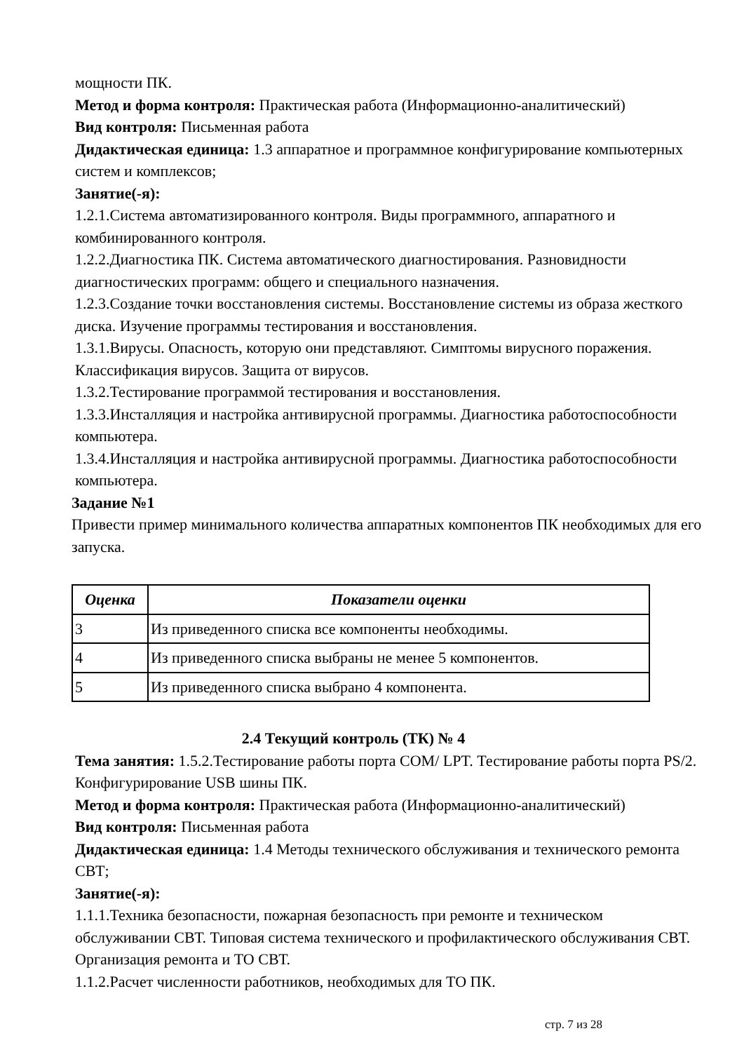мощности ПК.
Метод и форма контроля: Практическая работа (Информационно-аналитический)
Вид контроля: Письменная работа
Дидактическая единица: 1.3 аппаратное и программное конфигурирование компьютерных систем и комплексов;
Занятие(-я):
1.2.1.Система автоматизированного контроля. Виды программного, аппаратного и комбинированного контроля.
1.2.2.Диагностика ПК. Система автоматического диагностирования. Разновидности диагностических программ: общего и специального назначения.
1.2.3.Создание точки восстановления системы. Восстановление системы из образа жесткого диска. Изучение программы тестирования и восстановления.
1.3.1.Вирусы. Опасность, которую они представляют. Симптомы вирусного поражения. Классификация вирусов. Защита от вирусов.
1.3.2.Тестирование программой тестирования и восстановления.
1.3.3.Инсталляция и настройка антивирусной программы. Диагностика работоспособности компьютера.
1.3.4.Инсталляция и настройка антивирусной программы. Диагностика работоспособности компьютера.
Задание №1
Привести пример минимального количества аппаратных компонентов ПК необходимых для его запуска.
| Оценка | Показатели оценки |
| --- | --- |
| 3 | Из приведенного списка все компоненты необходимы. |
| 4 | Из приведенного списка выбраны не менее 5 компонентов. |
| 5 | Из приведенного списка выбрано 4 компонента. |
2.4 Текущий контроль (ТК) № 4
Тема занятия: 1.5.2.Тестирование работы порта COM/ LPT. Тестирование работы порта PS/2. Конфигурирование USB шины ПК.
Метод и форма контроля: Практическая работа (Информационно-аналитический)
Вид контроля: Письменная работа
Дидактическая единица: 1.4 Методы технического обслуживания и технического ремонта СВТ;
Занятие(-я):
1.1.1.Техника безопасности, пожарная безопасность при ремонте и техническом обслуживании СВТ. Типовая система технического и профилактического обслуживания СВТ. Организация ремонта и ТО СВТ.
1.1.2.Расчет численности работников, необходимых для ТО ПК.
стр. 7 из 28